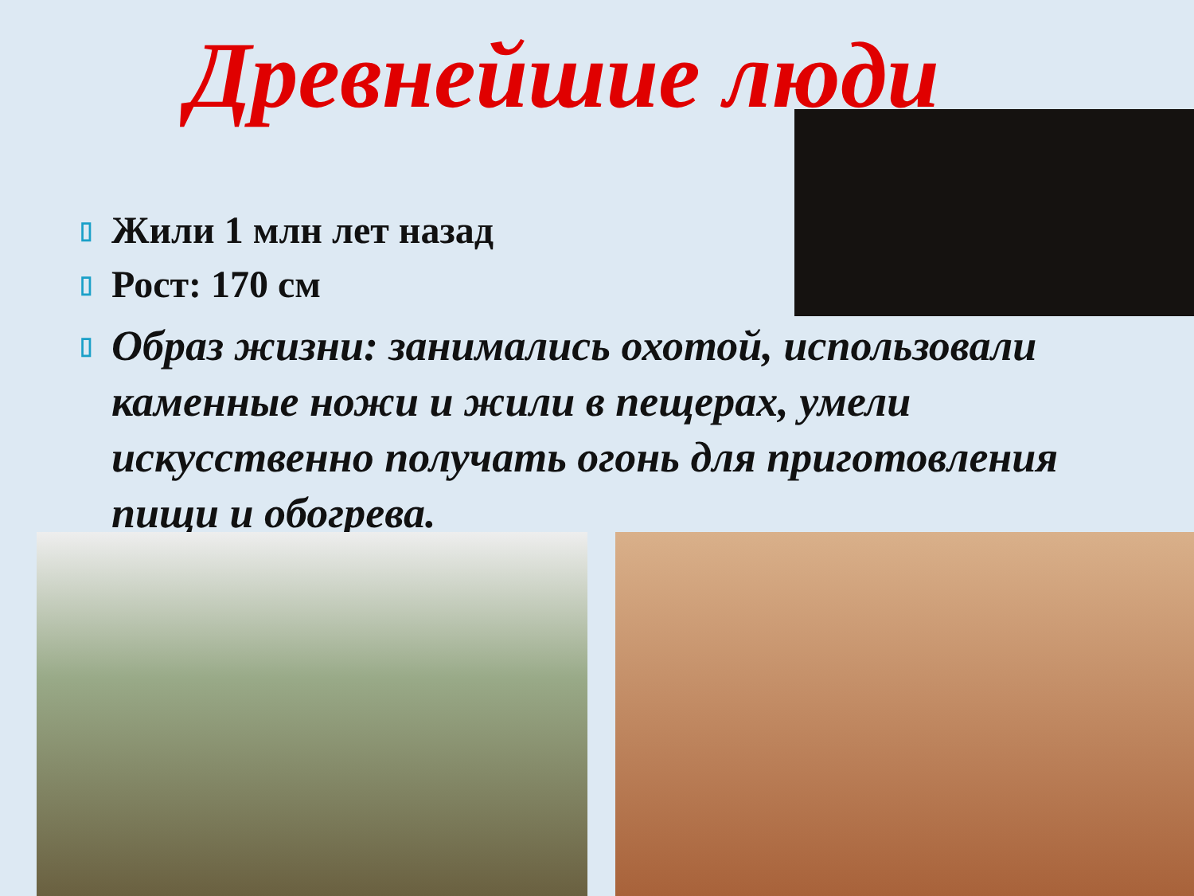Древнейшие люди
▯ Жили 1 млн лет назад
▯ Рост: 170 см
▯ Образ жизни: занимались охотой, использовали каменные ножи и жили в пещерах, умели искусственно получать огонь для приготовления пищи и обогрева.